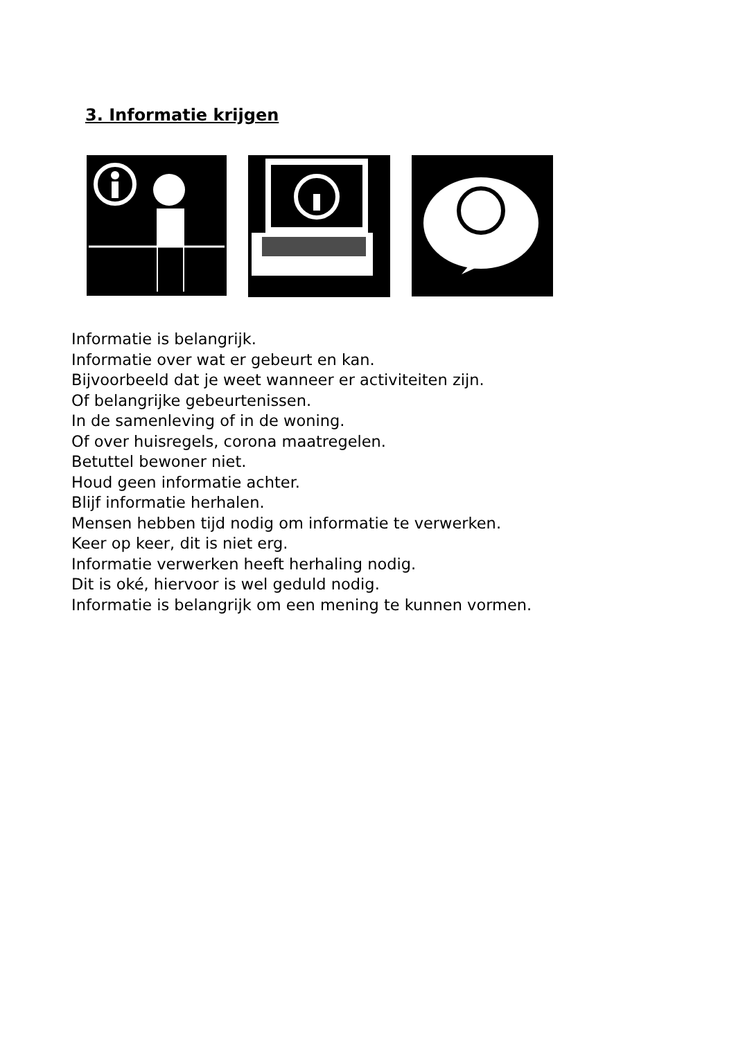3. Informatie krijgen
Informatie is belangrijk.
Informatie over wat er gebeurt en kan.
Bijvoorbeeld dat je weet wanneer er activiteiten zijn.
Of belangrijke gebeurtenissen.
In de samenleving of in de woning.
Of over huisregels, corona maatregelen.
Betuttel bewoner niet.
Houd geen informatie achter.
Blijf informatie herhalen.
Mensen hebben tijd nodig om informatie te verwerken.
Keer op keer, dit is niet erg.
Informatie verwerken heeft herhaling nodig.
Dit is oké, hiervoor is wel geduld nodig.
Informatie is belangrijk om een mening te kunnen vormen.